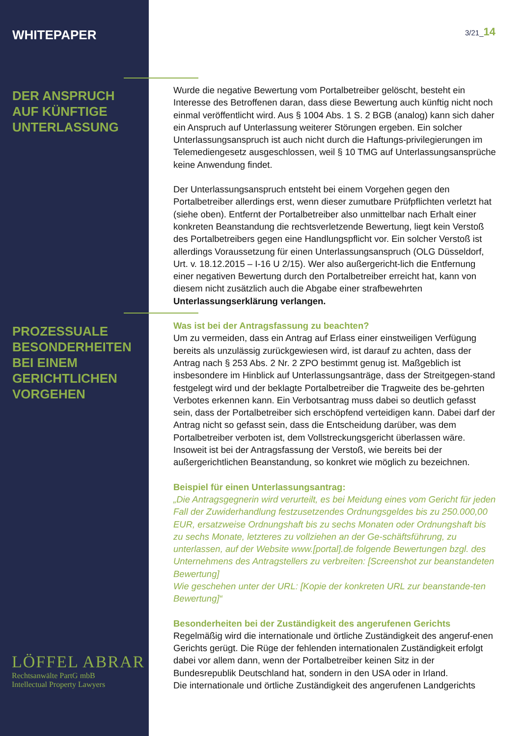3/21_14
WHITEPAPER
DER ANSPRUCH
AUF KÜNFTIGE
UNTERLASSUNG
PROZESSUALE
BESONDERHEITEN
BEI EINEM
GERICHTLICHEN
VORGEHEN
Wurde die negative Bewertung vom Portalbetreiber gelöscht, besteht ein Interesse des Betroffenen daran, dass diese Bewertung auch künftig nicht noch einmal veröffentlicht wird. Aus § 1004 Abs. 1 S. 2 BGB (analog) kann sich daher ein Anspruch auf Unterlassung weiterer Störungen ergeben. Ein solcher Unterlassungsanspruch ist auch nicht durch die Haftungs-privilegierungen im Telemediengesetz ausgeschlossen, weil § 10 TMG auf Unterlassungsansprüche keine Anwendung findet.
Der Unterlassungsanspruch entsteht bei einem Vorgehen gegen den Portalbetreiber allerdings erst, wenn dieser zumutbare Prüfpflichten verletzt hat (siehe oben). Entfernt der Portalbetreiber also unmittelbar nach Erhalt einer konkreten Beanstandung die rechtsverletzende Bewertung, liegt kein Verstoß des Portalbetreibers gegen eine Handlungspflicht vor. Ein solcher Verstoß ist allerdings Voraussetzung für einen Unterlassungsanspruch (OLG Düsseldorf, Urt. v. 18.12.2015 – I-16 U 2/15). Wer also außergericht-lich die Entfernung einer negativen Bewertung durch den Portalbetreiber erreicht hat, kann von diesem nicht zusätzlich auch die Abgabe einer strafbewehrten Unterlassungserklärung verlangen.
Was ist bei der Antragsfassung zu beachten?
Um zu vermeiden, dass ein Antrag auf Erlass einer einstweiligen Verfügung bereits als unzulässig zurückgewiesen wird, ist darauf zu achten, dass der Antrag nach § 253 Abs. 2 Nr. 2 ZPO bestimmt genug ist. Maßgeblich ist insbesondere im Hinblick auf Unterlassungsanträge, dass der Streitgegen-stand festgelegt wird und der beklagte Portalbetreiber die Tragweite des be-gehrten Verbotes erkennen kann. Ein Verbotsantrag muss dabei so deutlich gefasst sein, dass der Portalbetreiber sich erschöpfend verteidigen kann. Dabei darf der Antrag nicht so gefasst sein, dass die Entscheidung darüber, was dem Portalbetreiber verboten ist, dem Vollstreckungsgericht überlassen wäre. Insoweit ist bei der Antragsfassung der Verstoß, wie bereits bei der außergerichtlichen Beanstandung, so konkret wie möglich zu bezeichnen.
Beispiel für einen Unterlassungsantrag:
„Die Antragsgegnerin wird verurteilt, es bei Meidung eines vom Gericht für jeden Fall der Zuwiderhandlung festzusetzendes Ordnungsgeldes bis zu 250.000,00 EUR, ersatzweise Ordnungshaft bis zu sechs Monaten oder Ordnungshaft bis zu sechs Monate, letzteres zu vollziehen an der Ge-schäftsführung, zu unterlassen, auf der Website www.[portal].de folgende Bewertungen bzgl. des Unternehmens des Antragstellers zu verbreiten: [Screenshot zur beanstandeten Bewertung]
Wie geschehen unter der URL: [Kopie der konkreten URL zur beanstande-ten Bewertung]“
Besonderheiten bei der Zuständigkeit des angerufenen Gerichts
Regelmäßig wird die internationale und örtliche Zuständigkeit des angeruf-enen Gerichts gerügt. Die Rüge der fehlenden internationalen Zuständigkeit erfolgt dabei vor allem dann, wenn der Portalbetreiber keinen Sitz in der Bundesrepublik Deutschland hat, sondern in den USA oder in Irland.
Die internationale und örtliche Zuständigkeit des angerufenen Landgerichts
LÖFFEL ABRAR
Rechtsanwälte PartG mbB
Intellectual Property Lawyers